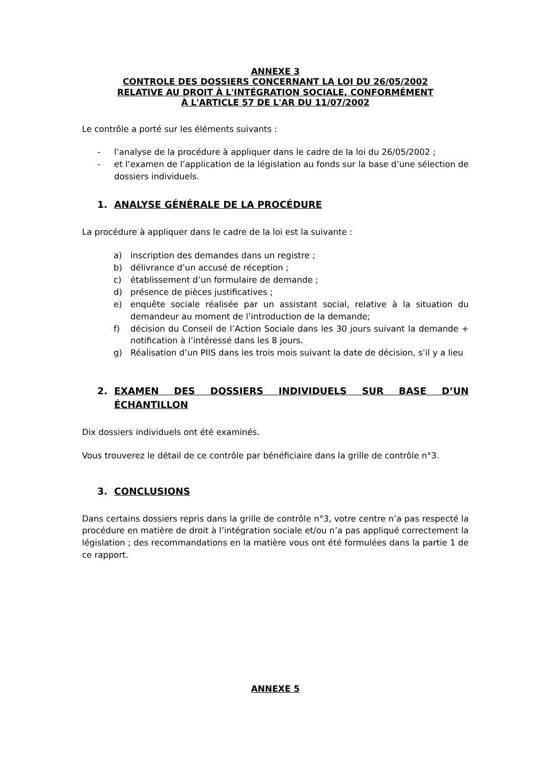ANNEXE 3
CONTROLE DES DOSSIERS CONCERNANT LA LOI DU 26/05/2002
RELATIVE AU DROIT À L'INTÉGRATION SOCIALE, CONFORMÉMENT
À L'ARTICLE 57 DE L'AR DU 11/07/2002
Le contrôle a porté sur les éléments suivants :
- l’analyse de la procédure à appliquer dans le cadre de la loi du 26/05/2002 ;
- et l’examen de l’application de la législation au fonds sur la base d’une sélection de dossiers individuels.
1. ANALYSE GÉNÉRALE DE LA PROCÉDURE
La procédure à appliquer dans le cadre de la loi est la suivante :
a) inscription des demandes dans un registre ;
b) délivrance d’un accusé de réception ;
c) établissement d’un formulaire de demande ;
d) présence de pièces justificatives ;
e) enquête sociale réalisée par un assistant social, relative à la situation du demandeur au moment de l’introduction de la demande;
f) décision du Conseil de l’Action Sociale dans les 30 jours suivant la demande + notification à l’intéressé dans les 8 jours.
g) Réalisation d’un PIIS dans les trois mois suivant la date de décision, s’il y a lieu
2. EXAMEN DES DOSSIERS INDIVIDUELS SUR BASE D’UN ÉCHANTILLON
Dix dossiers individuels ont été examinés.
Vous trouverez le détail de ce contrôle par bénéficiaire dans la grille de contrôle n°3.
3. CONCLUSIONS
Dans certains dossiers repris dans la grille de contrôle n°3, votre centre n’a pas respecté la procédure en matière de droit à l’intégration sociale et/ou n’a pas appliqué correctement la législation ; des recommandations en la matière vous ont été formulées dans la partie 1 de ce rapport.
ANNEXE 5